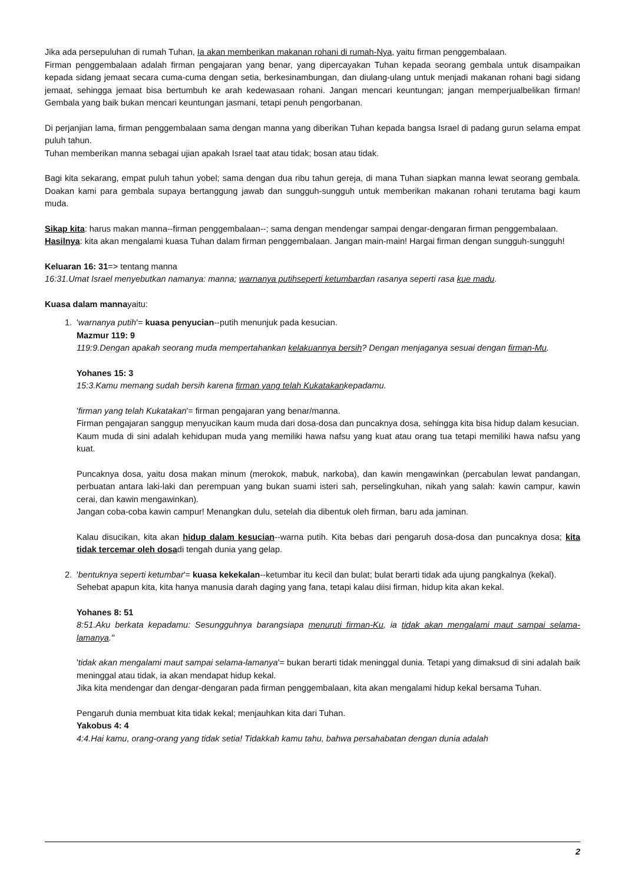Jika ada persepuluhan di rumah Tuhan, Ia akan memberikan makanan rohani di rumah-Nya, yaitu firman penggembalaan.
Firman penggembalaan adalah firman pengajaran yang benar, yang dipercayakan Tuhan kepada seorang gembala untuk disampaikan kepada sidang jemaat secara cuma-cuma dengan setia, berkesinambungan, dan diulang-ulang untuk menjadi makanan rohani bagi sidang jemaat, sehingga jemaat bisa bertumbuh ke arah kedewasaan rohani. Jangan mencari keuntungan; jangan memperjualbelikan firman! Gembala yang baik bukan mencari keuntungan jasmani, tetapi penuh pengorbanan.
Di perjanjian lama, firman penggembalaan sama dengan manna yang diberikan Tuhan kepada bangsa Israel di padang gurun selama empat puluh tahun.
Tuhan memberikan manna sebagai ujian apakah Israel taat atau tidak; bosan atau tidak.
Bagi kita sekarang, empat puluh tahun yobel; sama dengan dua ribu tahun gereja, di mana Tuhan siapkan manna lewat seorang gembala. Doakan kami para gembala supaya bertanggung jawab dan sungguh-sungguh untuk memberikan makanan rohani terutama bagi kaum muda.
Sikap kita: harus makan manna--firman penggembalaan--; sama dengan mendengar sampai dengar-dengaran firman penggembalaan.
Hasilnya: kita akan mengalami kuasa Tuhan dalam firman penggembalaan. Jangan main-main! Hargai firman dengan sungguh-sungguh!
Keluaran 16: 31=> tentang manna
16:31.Umat Israel menyebutkan namanya: manna; warnanya putihseperti ketumbardan rasanya seperti rasa kue madu.
Kuasa dalam mannayaitu:
1. 'warnanya putih'= kuasa penyucian--putih menunjuk pada kesucian.
Mazmur 119: 9
119:9.Dengan apakah seorang muda mempertahankan kelakuannya bersih? Dengan menjaganya sesuai dengan firman-Mu.
Yohanes 15: 3
15:3.Kamu memang sudah bersih karena firman yang telah Kukatakankepadamu.
'firman yang telah Kukatakan'= firman pengajaran yang benar/manna.
Firman pengajaran sanggup menyucikan kaum muda dari dosa-dosa dan puncaknya dosa, sehingga kita bisa hidup dalam kesucian.
Kaum muda di sini adalah kehidupan muda yang memiliki hawa nafsu yang kuat atau orang tua tetapi memiliki hawa nafsu yang kuat.
Puncaknya dosa, yaitu dosa makan minum (merokok, mabuk, narkoba), dan kawin mengawinkan (percabulan lewat pandangan, perbuatan antara laki-laki dan perempuan yang bukan suami isteri sah, perselingkuhan, nikah yang salah: kawin campur, kawin cerai, dan kawin mengawinkan).
Jangan coba-coba kawin campur! Menangkan dulu, setelah dia dibentuk oleh firman, baru ada jaminan.
Kalau disucikan, kita akan hidup dalam kesucian--warna putih. Kita bebas dari pengaruh dosa-dosa dan puncaknya dosa; kita tidak tercemar oleh dosadi tengah dunia yang gelap.
2. 'bentuknya seperti ketumbar'= kuasa kekekalan--ketumbar itu kecil dan bulat; bulat berarti tidak ada ujung pangkalnya (kekal).
Sehebat apapun kita, kita hanya manusia darah daging yang fana, tetapi kalau diisi firman, hidup kita akan kekal.
Yohanes 8: 51
8:51.Aku berkata kepadamu: Sesungguhnya barangsiapa menuruti firman-Ku, ia tidak akan mengalami maut sampai selama-lamanya."
'tidak akan mengalami maut sampai selama-lamanya'= bukan berarti tidak meninggal dunia. Tetapi yang dimaksud di sini adalah baik meninggal atau tidak, ia akan mendapat hidup kekal.
Jika kita mendengar dan dengar-dengaran pada firman penggembalaan, kita akan mengalami hidup kekal bersama Tuhan.
Pengaruh dunia membuat kita tidak kekal; menjauhkan kita dari Tuhan.
Yakobus 4: 4
4:4.Hai kamu, orang-orang yang tidak setia! Tidakkah kamu tahu, bahwa persahabatan dengan dunia adalah
2